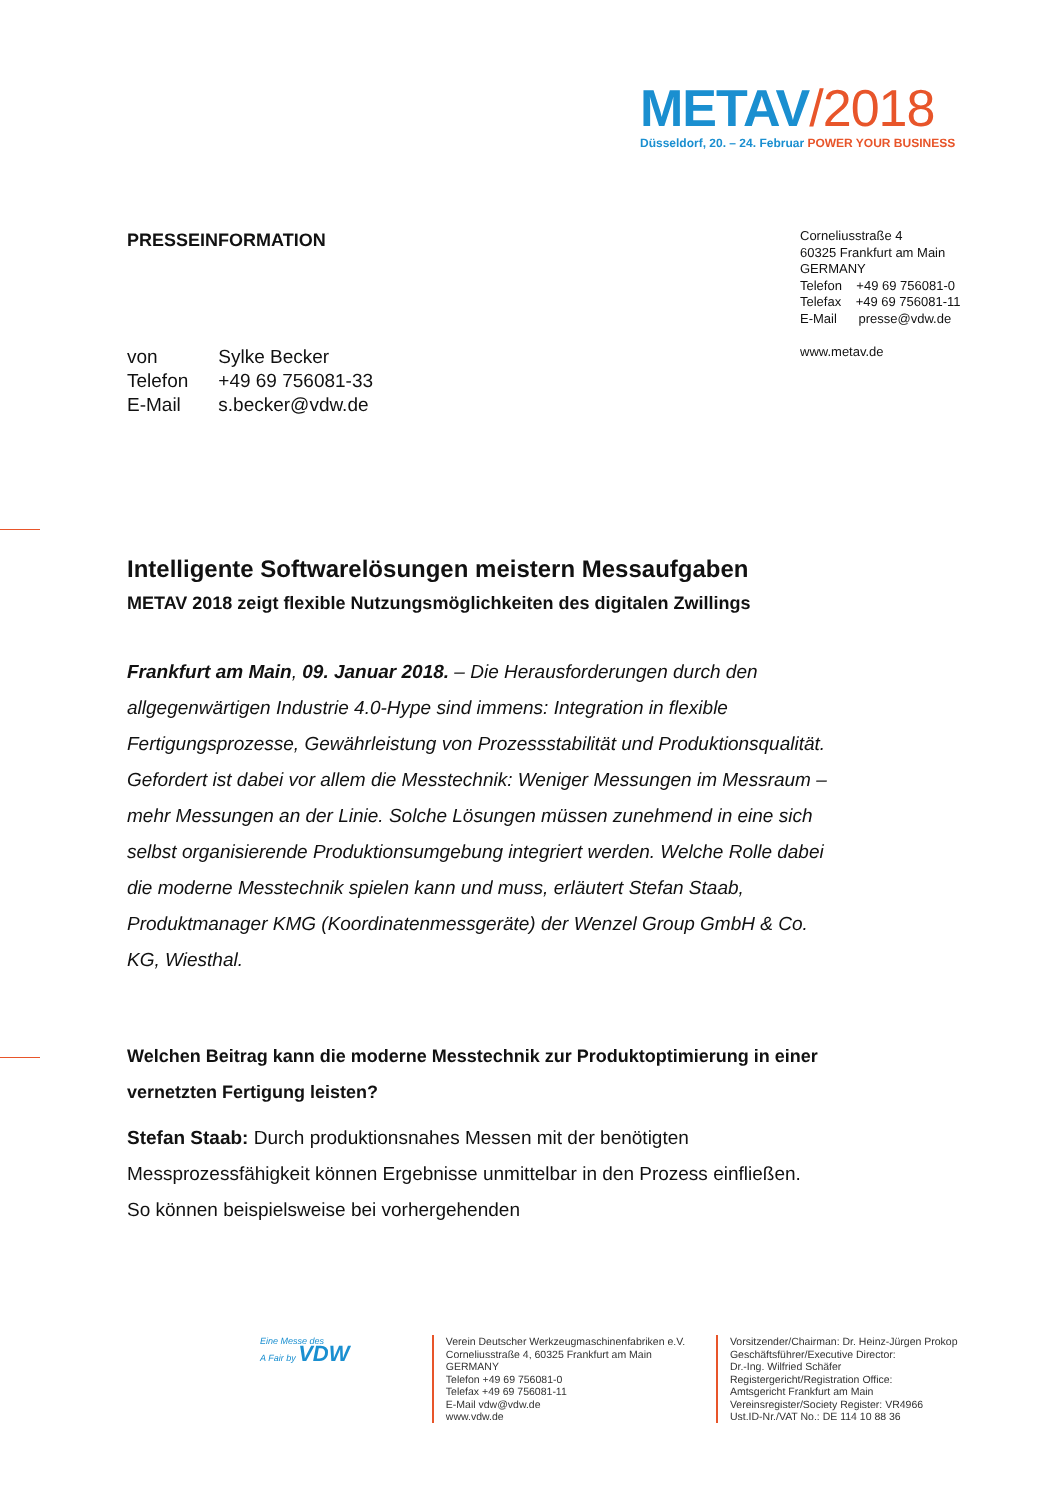METAV/2018
Düsseldorf, 20. – 24. Februar POWER YOUR BUSINESS
PRESSEINFORMATION
Corneliusstraße 4
60325 Frankfurt am Main
GERMANY
Telefon +49 69 756081-0
Telefax +49 69 756081-11
E-Mail presse@vdw.de
www.metav.de
| von | Sylke Becker |
| Telefon | +49 69 756081-33 |
| E-Mail | s.becker@vdw.de |
Intelligente Softwarelösungen meistern Messaufgaben
METAV 2018 zeigt flexible Nutzungsmöglichkeiten des digitalen Zwillings
Frankfurt am Main, 09. Januar 2018. – Die Herausforderungen durch den allgegenwärtigen Industrie 4.0-Hype sind immens: Integration in flexible Fertigungsprozesse, Gewährleistung von Prozessstabilität und Produktionsqualität. Gefordert ist dabei vor allem die Messtechnik: Weniger Messungen im Messraum – mehr Messungen an der Linie. Solche Lösungen müssen zunehmend in eine sich selbst organisierende Produktionsumgebung integriert werden. Welche Rolle dabei die moderne Messtechnik spielen kann und muss, erläutert Stefan Staab, Produktmanager KMG (Koordinatenmessgeräte) der Wenzel Group GmbH & Co. KG, Wiesthal.
Welchen Beitrag kann die moderne Messtechnik zur Produktoptimierung in einer vernetzten Fertigung leisten?
Stefan Staab: Durch produktionsnahes Messen mit der benötigten Messprozessfähigkeit können Ergebnisse unmittelbar in den Prozess einfließen. So können beispielsweise bei vorhergehenden
Eine Messe des
A Fair by VDW
Verein Deutscher Werkzeugmaschinenfabriken e.V.
Corneliusstraße 4, 60325 Frankfurt am Main
GERMANY
Telefon +49 69 756081-0
Telefax +49 69 756081-11
E-Mail vdw@vdw.de
www.vdw.de
Vorsitzender/Chairman: Dr. Heinz-Jürgen Prokop
Geschäftsführer/Executive Director:
Dr.-Ing. Wilfried Schäfer
Registergericht/Registration Office:
Amtsgericht Frankfurt am Main
Vereinsregister/Society Register: VR4966
Ust.ID-Nr./VAT No.: DE 114 10 88 36